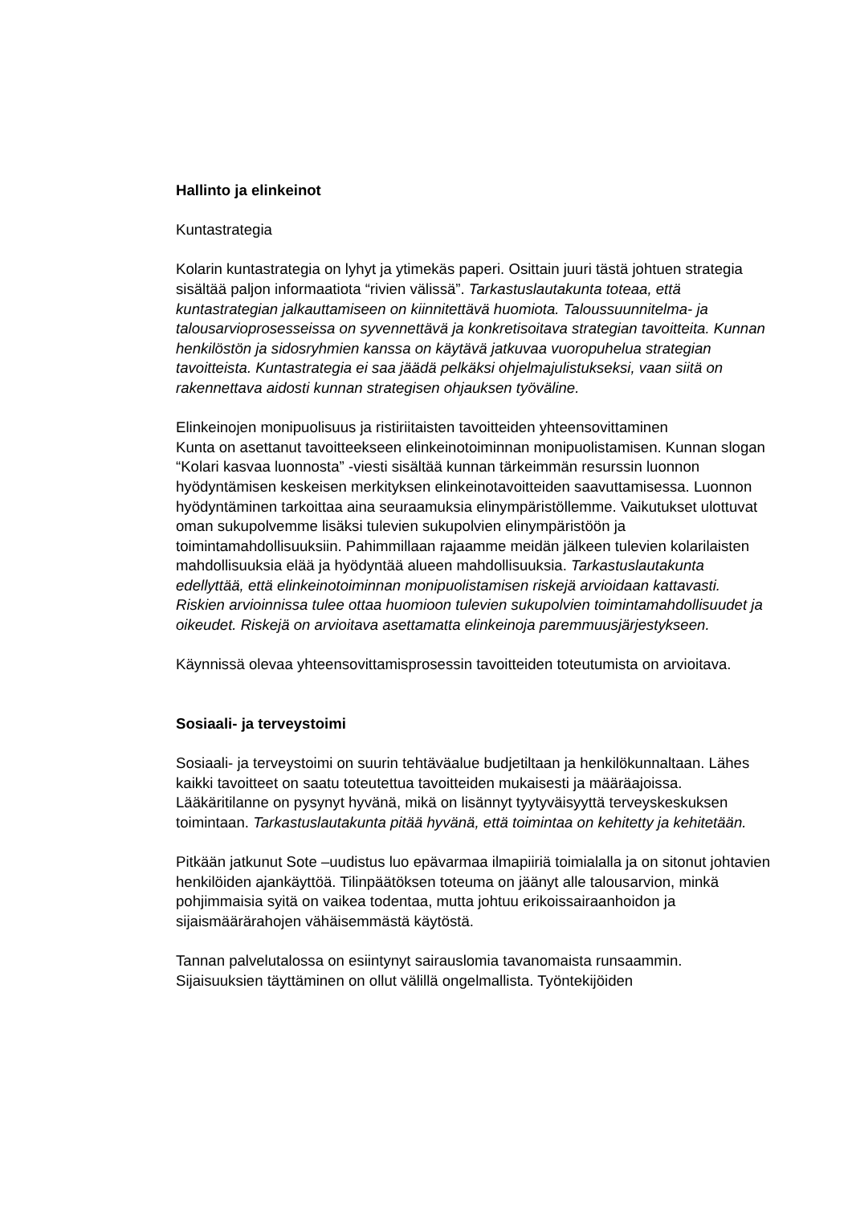Hallinto ja elinkeinot
Kuntastrategia
Kolarin kuntastrategia on lyhyt ja ytimekäs paperi. Osittain juuri tästä johtuen strategia sisältää paljon informaatiota “rivien välissä”. Tarkastuslautakunta toteaa, että kuntastrategian jalkauttamiseen on kiinnitettävä huomiota. Taloussuunnitelma- ja talousarvioprosesseissa on syvennettävä ja konkretisoitava strategian tavoitteita. Kunnan henkilöstön ja sidosryhmien kanssa on käytävä jatkuvaa vuoropuhelua strategian tavoitteista. Kuntastrategia ei saa jäädä pelkäksi ohjelmajulistukseksi, vaan siitä on rakennettava aidosti kunnan strategisen ohjauksen työväline.
Elinkeinojen monipuolisuus ja ristiriitaisten tavoitteiden yhteensovittaminen
Kunta on asettanut tavoitteekseen elinkeinotoiminnan monipuolistamisen. Kunnan slogan “Kolari kasvaa luonnosta” -viesti sisältää kunnan tärkeimmän resurssin luonnon hyödyntämisen keskeisen merkityksen elinkeinotavoitteiden saavuttamisessa. Luonnon hyödyntäminen tarkoittaa aina seuraamuksia elinympäristöllemme. Vaikutukset ulottuvat oman sukupolvemme lisäksi tulevien sukupolvien elinympäristöön ja toimintamahdollisuuksiin. Pahimmillaan rajaamme meidän jälkeen tulevien kolarilaisten mahdollisuuksia elää ja hyödyntää alueen mahdollisuuksia. Tarkastuslautakunta edellyttää, että elinkeinotoiminnan monipuolistamisen riskejä arvioidaan kattavasti. Riskien arvioinnissa tulee ottaa huomioon tulevien sukupolvien toimintamahdollisuudet ja oikeudet. Riskejä on arvioitava asettamatta elinkeinoja paremmuusjärjestykseen.
Käynnissä olevaa yhteensovittamisprosessin tavoitteiden toteutumista on arvioitava.
Sosiaali- ja terveystoimi
Sosiaali- ja terveystoimi on suurin tehtäväalue budjetiltaan ja henkilökunnaltaan. Lähes kaikki tavoitteet on saatu toteutettua tavoitteiden mukaisesti ja määräajoissa. Lääkäritilanne on pysynyt hyvänä, mikä on lisännyt tyytyväisyyttä terveyskeskuksen toimintaan. Tarkastuslautakunta pitää hyvänä, että toimintaa on kehitetty ja kehitetään.
Pitkään jatkunut Sote –uudistus luo epävarmaa ilmapiiriä toimialalla ja on sitonut johtavien henkilöiden ajankäyttöä. Tilinpäätöksen toteuma on jäänyt alle talousarvion, minkä pohjimmaisia syitä on vaikea todentaa, mutta johtuu erikoissairaanhoidon ja sijaismäärärahojen vähäisemmästä käytöstä.
Tannan palvelutalossa on esiintynyt sairauslomia tavanomaista runsaammin. Sijaisuuksien täyttäminen on ollut välillä ongelmallista. Työntekijöiden